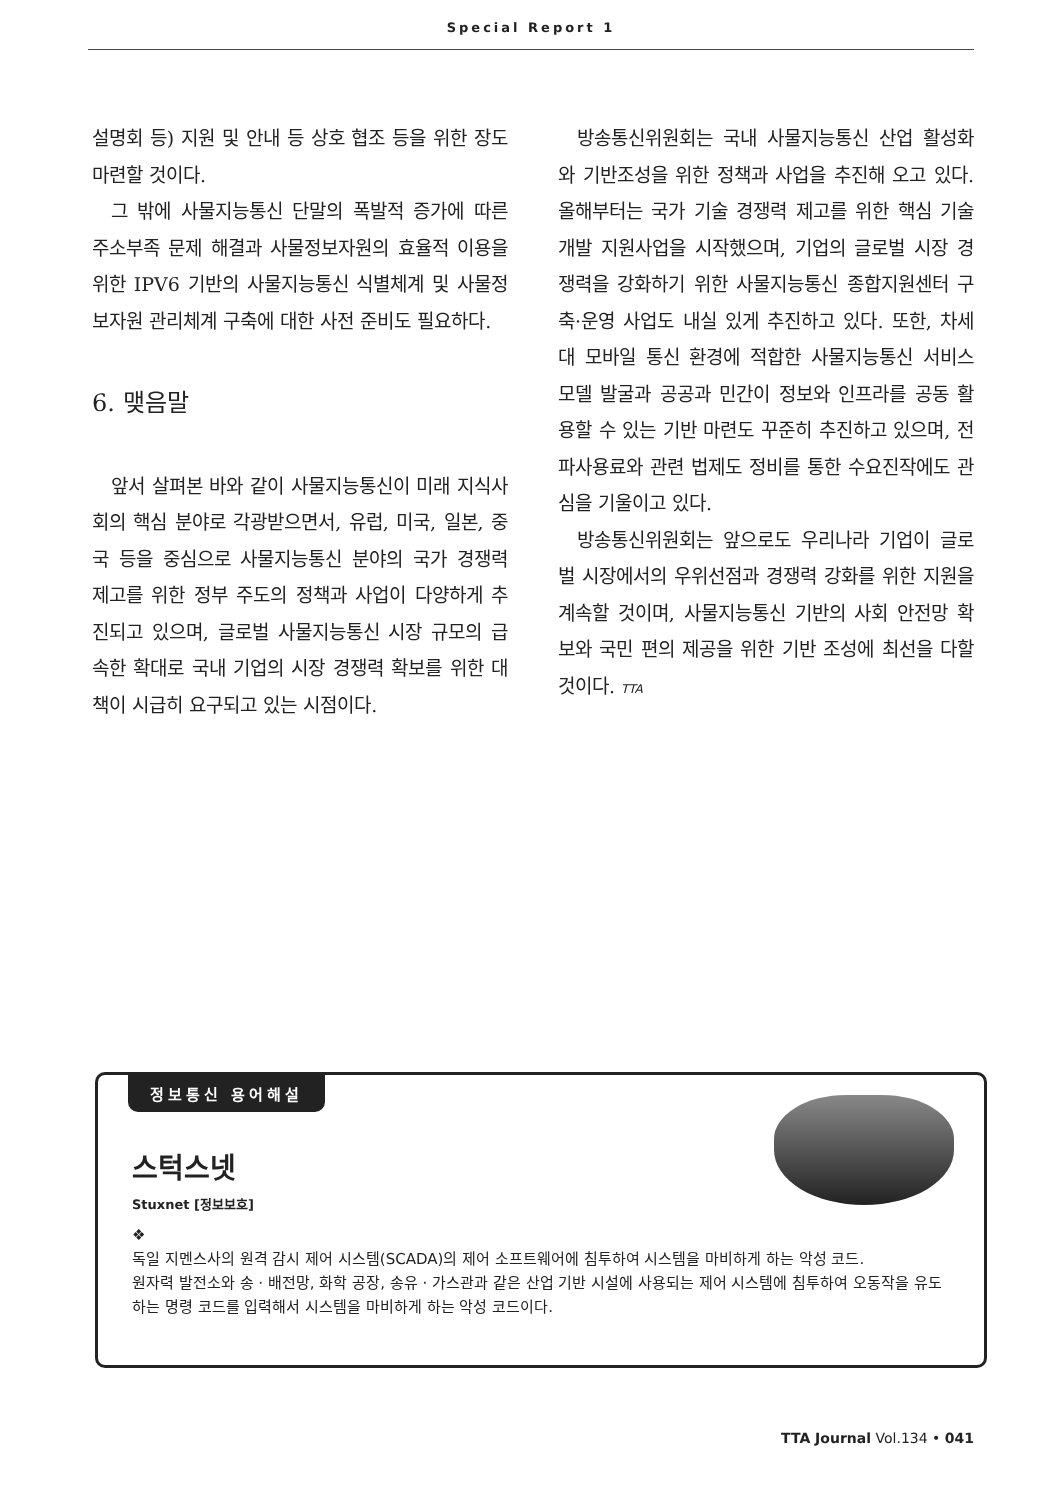Special Report 1
설명회 등) 지원 및 안내 등 상호 협조 등을 위한 장도 마련할 것이다.
그 밖에 사물지능통신 단말의 폭발적 증가에 따른 주소부족 문제 해결과 사물정보자원의 효율적 이용을 위한 IPV6 기반의 사물지능통신 식별체계 및 사물정보자원 관리체계 구축에 대한 사전 준비도 필요하다.
6. 맺음말
앞서 살펴본 바와 같이 사물지능통신이 미래 지식사회의 핵심 분야로 각광받으면서, 유럽, 미국, 일본, 중국 등을 중심으로 사물지능통신 분야의 국가 경쟁력 제고를 위한 정부 주도의 정책과 사업이 다양하게 추진되고 있으며, 글로벌 사물지능통신 시장 규모의 급속한 확대로 국내 기업의 시장 경쟁력 확보를 위한 대책이 시급히 요구되고 있는 시점이다.
방송통신위원회는 국내 사물지능통신 산업 활성화와 기반조성을 위한 정책과 사업을 추진해 오고 있다. 올해부터는 국가 기술 경쟁력 제고를 위한 핵심 기술개발 지원사업을 시작했으며, 기업의 글로벌 시장 경쟁력을 강화하기 위한 사물지능통신 종합지원센터 구축·운영 사업도 내실 있게 추진하고 있다. 또한, 차세대 모바일 통신 환경에 적합한 사물지능통신 서비스 모델 발굴과 공공과 민간이 정보와 인프라를 공동 활용할 수 있는 기반 마련도 꾸준히 추진하고 있으며, 전파사용료와 관련 법제도 정비를 통한 수요진작에도 관심을 기울이고 있다.
방송통신위원회는 앞으로도 우리나라 기업이 글로벌 시장에서의 우위선점과 경쟁력 강화를 위한 지원을 계속할 것이며, 사물지능통신 기반의 사회 안전망 확보와 국민 편의 제공을 위한 기반 조성에 최선을 다할 것이다. TTA
정보통신 용어해설
스턱스넷
Stuxnet [정보보호]
❖
독일 지멘스사의 원격 감시 제어 시스템(SCADA)의 제어 소프트웨어에 침투하여 시스템을 마비하게 하는 악성 코드.
원자력 발전소와 송 · 배전망, 화학 공장, 송유 · 가스관과 같은 산업 기반 시설에 사용되는 제어 시스템에 침투하여 오동작을 유도하는 명령 코드를 입력해서 시스템을 마비하게 하는 악성 코드이다.
TTA Journal Vol.134 • 041